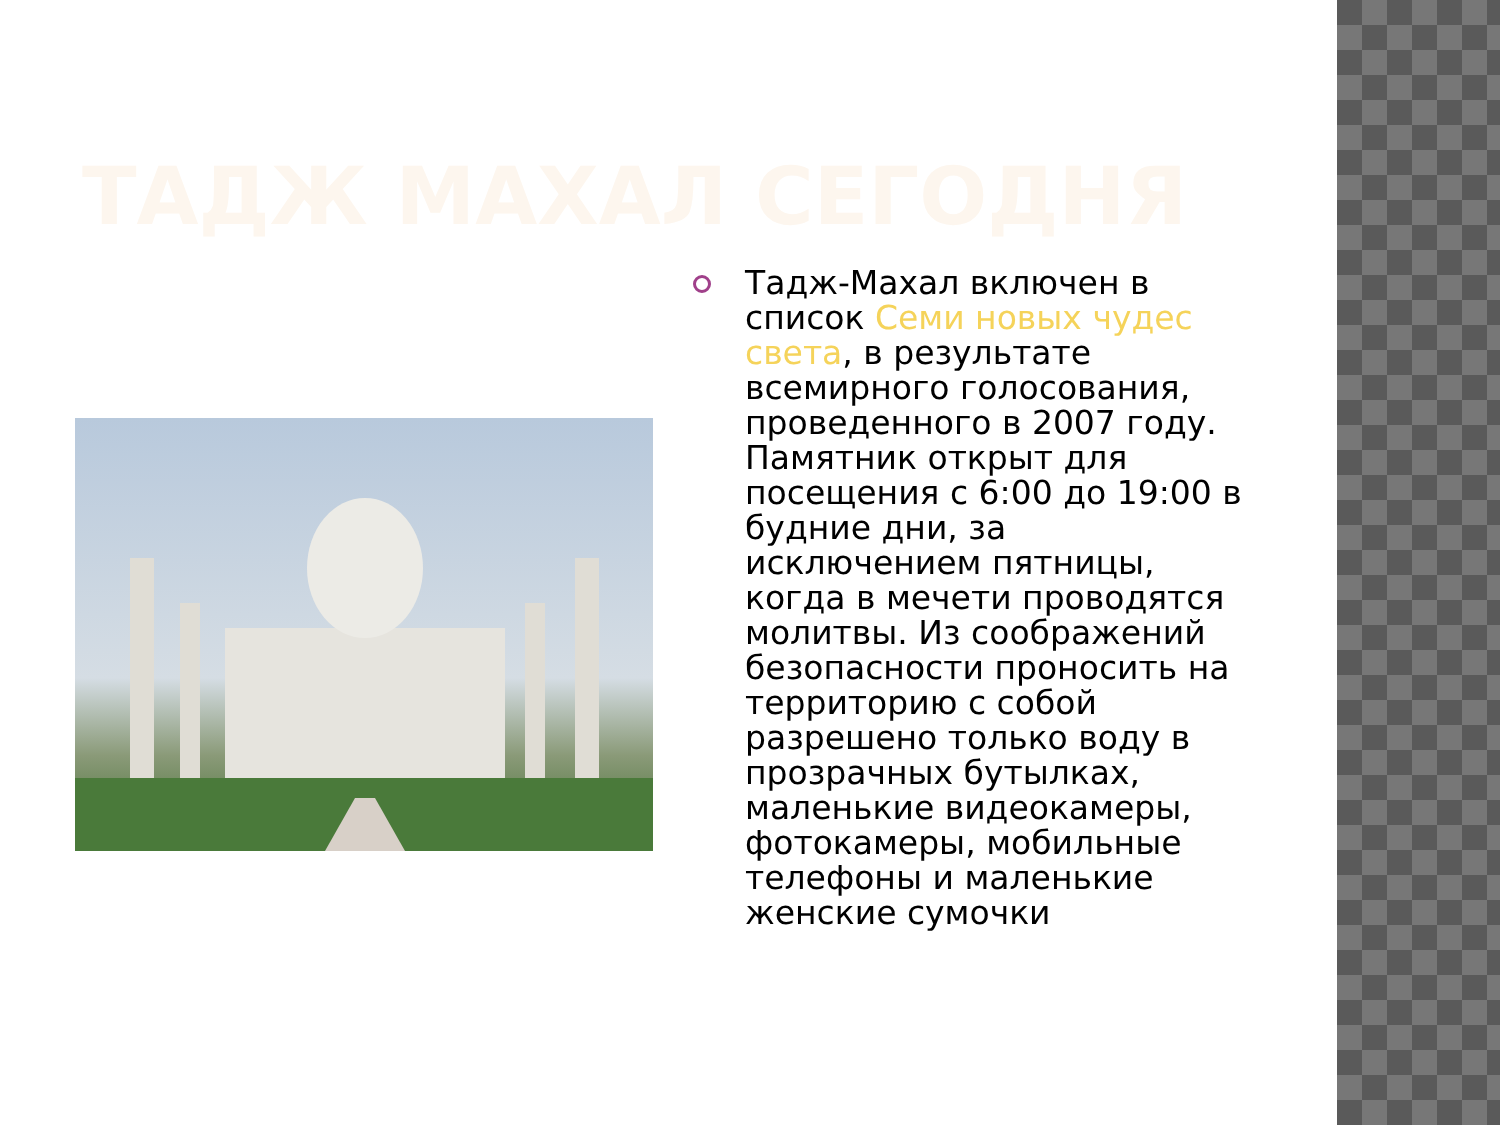ТАДЖ МАХАЛ СЕГОДНЯ
Тадж-Махал включен в список Семи новых чудес света, в результате всемирного голосования, проведенного в 2007 году. Памятник открыт для посещения с 6:00 до 19:00 в будние дни, за исключением пятницы, когда в мечети проводятся молитвы. Из соображений безопасности проносить на территорию с собой разрешено только воду в прозрачных бутылках, маленькие видеокамеры, фотокамеры, мобильные телефоны и маленькие женские сумочки